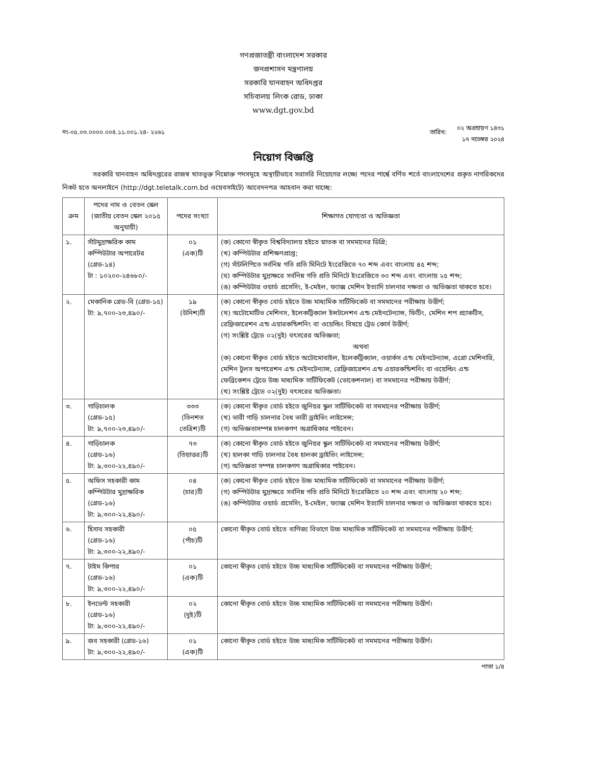গণপ্রজাতন্ত্রী বাংলাদেশ সরকার
জনপ্রশাসন মন্ত্রণালয়
সরকারি যানবাহন অধিদপ্তর
সচিবালয় লিংক রোড, ঢাকা
www.dgt.gov.bd
নং-০৫.০৩.০০০০.০০৪.১১.০০১.২৪- ২২৬১
তারিখ:
০২ অগ্রহায়ণ ১৪৩১
১৭ নভেম্বর ২০২৪
নিয়োগ বিজ্ঞপ্তি
সরকারি যানবাহন অধিদপ্তরের রাজস্ব খাতভুক্ত নিম্নোক্ত পদসমূহে অস্থায়ীভাবে সরাসরি নিয়োগের লক্ষ্যে পদের পার্শ্বে বর্ণিত শর্তে বাংলাদেশের প্রকৃত নাগরিকদের নিকট হতে অনলাইনে (http://dgt.teletalk.com.bd ওয়েবসাইটে) আবেদনপত্র আহবান করা যাচ্ছে:
| ক্রম | পদের নাম ও বেতন স্কেল (জাতীয় বেতন স্কেল ২০১৫ অনুযায়ী) | পদের সংখ্যা | শিক্ষাগত যোগ্যতা ও অভিজ্ঞতা |
| --- | --- | --- | --- |
| ১. | সাঁটমুদ্রাক্ষরিক কাম কম্পিউটার অপারেটর (গ্রেড-১৪) টা : ১০২০০-২৪৬৮০/- | ০১ (এক)টি | (ক) কোনো স্বীকৃত বিশ্ববিদ্যালয় হইতে স্নাতক বা সমমানের ডিগ্রি; (খ) কম্পিউটার প্রশিক্ষণপ্রাপ্ত; (গ) সাঁটলিপিতে সর্বনিম্ন গতি প্রতি মিনিটে ইংরেজিতে ৭০ শব্দ এবং বাংলায় ৪৫ শব্দ; (ঘ) কম্পিউটার মুদ্রাক্ষরে সর্বনিম্ন গতি প্রতি মিনিটে ইংরেজিতে ৩০ শব্দ এবং বাংলায় ২৫ শব্দ; (ঙ) কম্পিউটার ওয়ার্ড প্রসেসিং, ই-মেইল, ফ্যাক্স মেশিন ইত্যাদি চালনার দক্ষতা ও অভিজ্ঞতা থাকতে হবে। |
| ২. | মেকানিক গ্রেড-বি (গ্রেড-১৫) টা: ৯,৭০০-২৩,৪৯০/- | ১৯ (উনিশ)টি | (ক) কোনো স্বীকৃত বোর্ড হইতে উচ্চ মাধ্যমিক সার্টিফিকেট বা সমমানের পরীক্ষায় উত্তীর্ণ; (খ) অটোমোটিভ মেশিনস, ইলেকট্রিক্যাল ইন্সটলেশন এন্ড মেইনটেন্যান্স, ফিটিং, মেশিন শপ প্র্যাকটিস, রেফ্রিজারেশন এন্ড এয়ারকন্ডিশনিং বা ওয়েল্ডিং বিষয়ে ট্রেড কোর্স উত্তীর্ণ; (গ) সংশ্লিষ্ট ট্রেডে ০২(দুই) বৎসরের অভিজ্ঞতা; অথবা (ক) কোনো স্বীকৃত বোর্ড হইতে অটোমোবাইল, ইলেকট্রিক্যাল, ওয়ার্কস এন্ড মেইনটেন্যান্স, এগ্রো মেশিনারি, মেশিন টুলস অপারেশন এন্ড মেইনটেন্যান্স, রেফ্রিজারেশন এন্ড এয়ারকন্ডিশনিং বা ওয়েল্ডিং এন্ড ফেব্রিকেশন ট্রেডে উচ্চ মাধ্যমিক সার্টিফিকেট (ভোকেশনাল) বা সমমানের পরীক্ষায় উত্তীর্ণ; (খ) সংশ্লিষ্ট ট্রেডে ০২(দুই) বৎসরের অভিজ্ঞতা। |
| ৩. | গাড়িচালক (গ্রেড-১৫) টা: ৯,৭০০-২৩,৪৯০/- | ৩৩৩ (তিনশত তেত্রিশ)টি | (ক) কোনো স্বীকৃত বোর্ড হইতে জুনিয়র স্কুল সার্টিফিকেট বা সমমানের পরীক্ষায় উত্তীর্ণ; (খ) ভারী গাড়ি চালনার বৈধ ভারী ড্রাইভিং লাইসেন্স; (গ) অভিজ্ঞতাসম্পন্ন চালকগণ অগ্রাধিকার পাইবেন। |
| ৪. | গাড়িচালক (গ্রেড-১৬) টা: ৯,৩০০-২২,৪৯০/- | ৭৩ (তিয়াত্তর)টি | (ক) কোনো স্বীকৃত বোর্ড হইতে জুনিয়র স্কুল সার্টিফিকেট বা সমমানের পরীক্ষায় উত্তীর্ণ; (খ) হালকা গাড়ি চালনার বৈধ হালকা ড্রাইভিং লাইসেন্স; (গ) অভিজ্ঞতা সম্পন্ন চালকগণ অগ্রাধিকার পাইবেন। |
| ৫. | অফিস সহকারী কাম কম্পিউটার মুদ্রাক্ষরিক (গ্রেড-১৬) টা: ৯,৩০০-২২,৪৯০/- | ০৪ (চার)টি | (ক) কোনো স্বীকৃত বোর্ড হইতে উচ্চ মাধ্যমিক সার্টিফিকেট বা সমমানের পরীক্ষায় উত্তীর্ণ; (গ) কম্পিউটার মুদ্রাক্ষরে সর্বনিম্ন গতি প্রতি মিনিটে ইংরেজিতে ২০ শব্দ এবং বাংলায় ২০ শব্দ; (ঙ) কম্পিউটার ওয়ার্ড প্রসেসিং, ই-মেইল, ফ্যাক্স মেশিন ইত্যাদি চালনার দক্ষতা ও অভিজ্ঞতা থাকতে হবে। |
| ৬. | হিসাব সহকারী (গ্রেড-১৬) টা: ৯,৩০০-২২,৪৯০/- | ০৫ (পাঁচ)টি | কোনো স্বীকৃত বোর্ড হইতে বাণিজ্য বিভাগে উচ্চ মাধ্যমিক সার্টিফিকেট বা সমমানের পরীক্ষায় উত্তীর্ণ; |
| ৭. | টাইম কিপার (গ্রেড-১৬) টা: ৯,৩০০-২২,৪৯০/- | ০১ (এক)টি | কোনো স্বীকৃত বোর্ড হইতে উচ্চ মাধ্যমিক সার্টিফিকেট বা সমমানের পরীক্ষায় উত্তীর্ণ; |
| ৮. | ইনডেন্ট সহকারী (গ্রেড-১৬) টা: ৯,৩০০-২২,৪৯০/- | ০২ (দুই)টি | কোনো স্বীকৃত বোর্ড হইতে উচ্চ মাধ্যমিক সার্টিফিকেট বা সমমানের পরীক্ষায় উত্তীর্ণ। |
| ৯. | জব সহকারী (গ্রেড-১৬) টা: ৯,৩০০-২২,৪৯০/- | ০১ (এক)টি | কোনো স্বীকৃত বোর্ড হইতে উচ্চ মাধ্যমিক সার্টিফিকেট বা সমমানের পরীক্ষায় উত্তীর্ণ। |
পাতা ১/৪